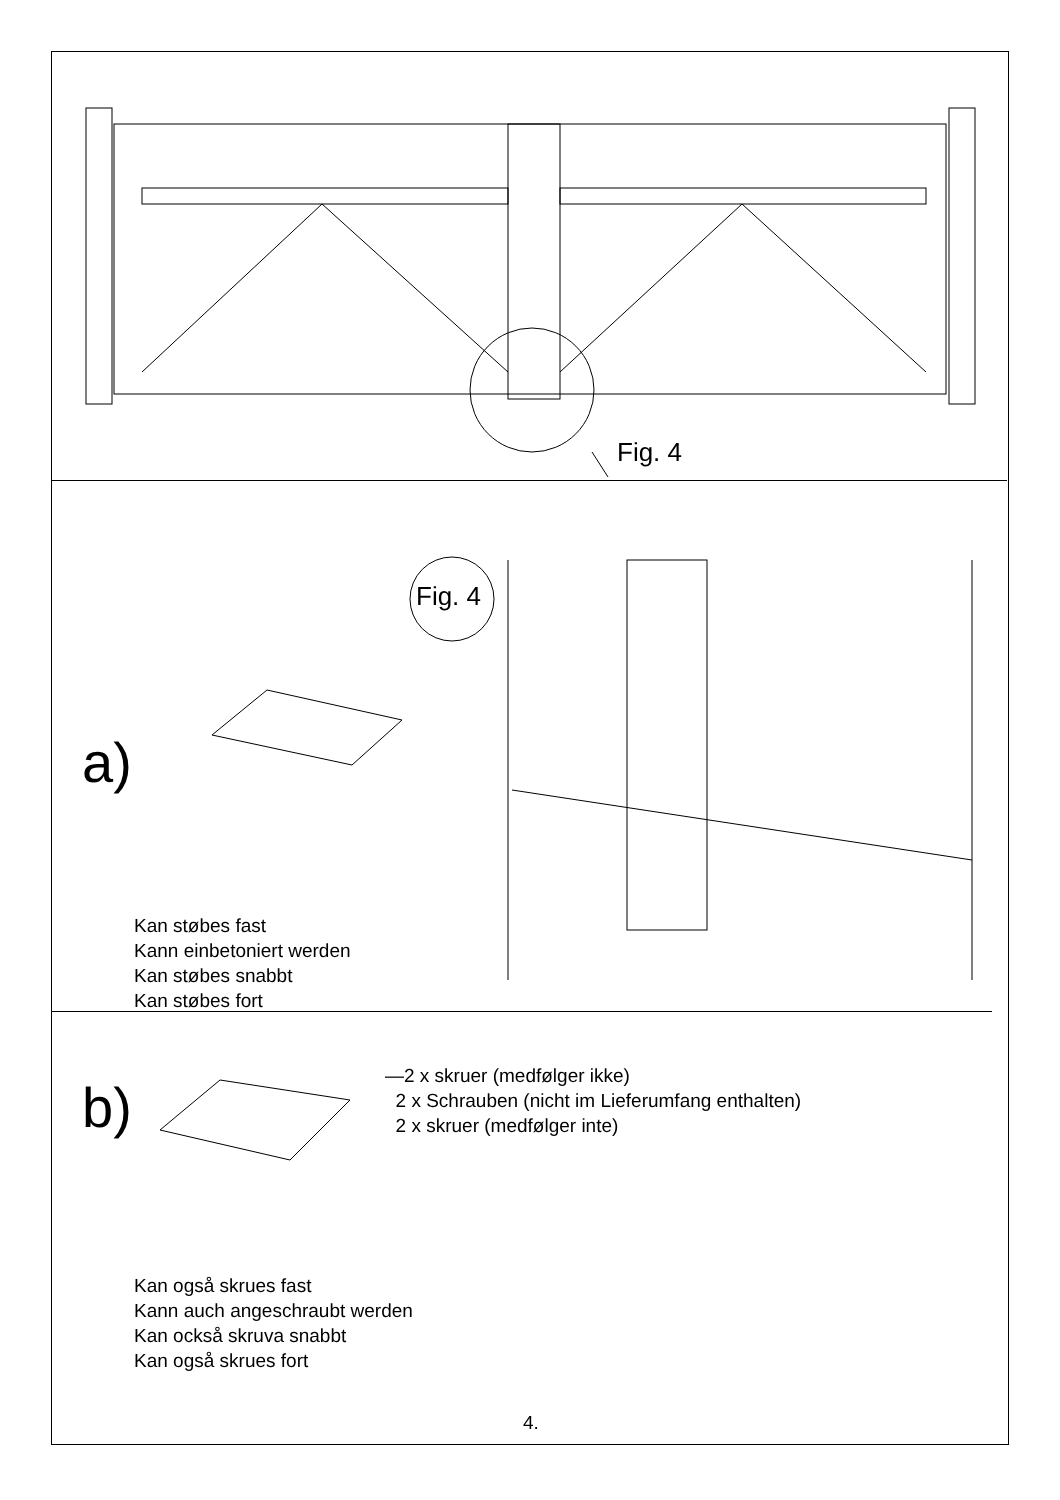Fig. 4
Fig. 4
a)
Kan støbes fast
Kann einbetoniert werden
Kan støbes snabbt
Kan støbes fort
b)
—2 x skruer (medfølger ikke)
2 x Schrauben (nicht im Lieferumfang enthalten)
2 x skruer (medfølger inte)
Kan også skrues fast
Kann auch angeschraubt werden
Kan också skruva snabbt
Kan også skrues fort
4.